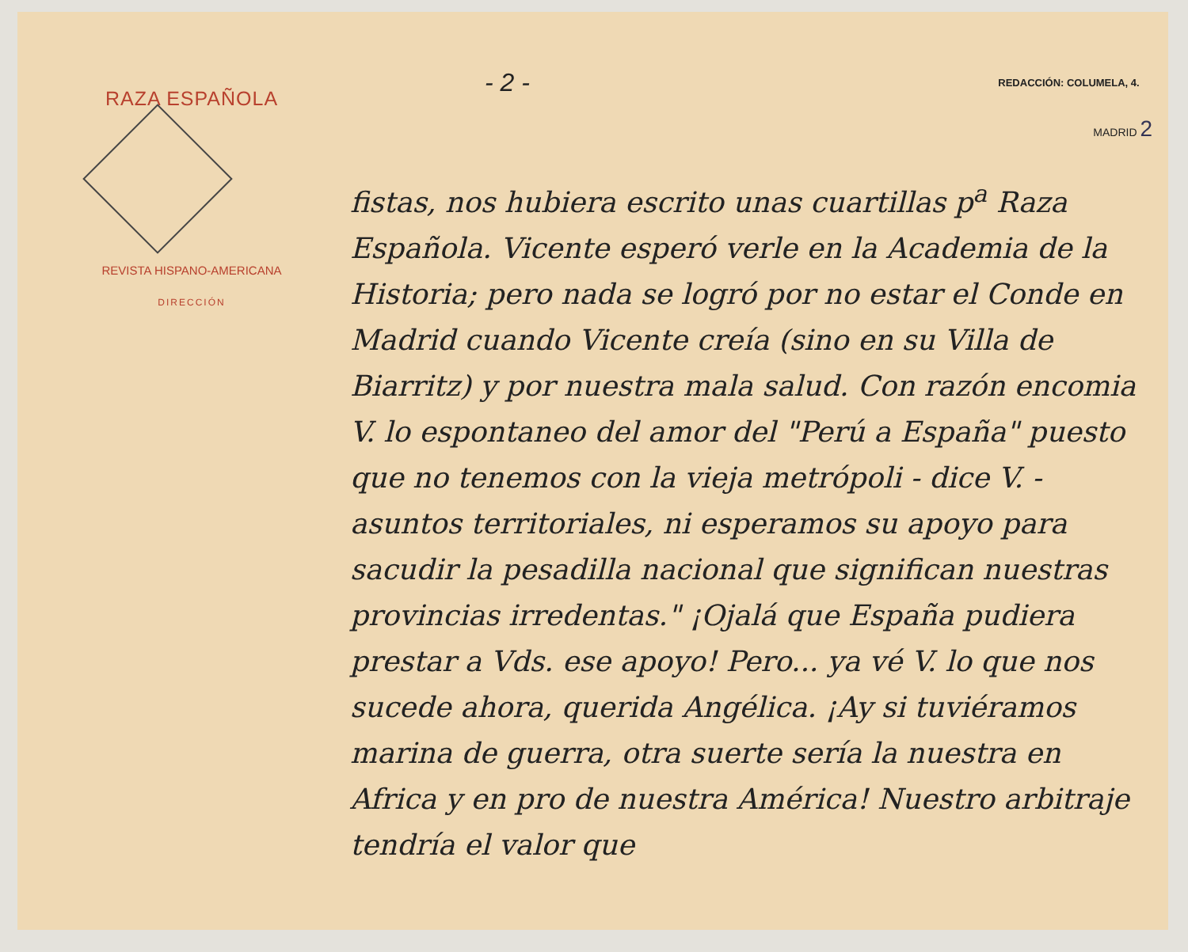RAZA ESPAÑOLA
REVISTA HISPANO-AMERICANA
DIRECCIÓN
- 2 - REDACCIÓN: COLUMELA, 4.
MADRID 2
fistas, nos hubiera escrito unas cuartillas p<sup>a</sup> Raza Española. Vicente esperó verle en la Academia de la Historia; pero nada se logró por no estar el Conde en Madrid cuando Vicente creía (sino en su Villa de Biarritz) y por nuestra mala salud. Con razón encomia V. lo espontaneo del amor del "Perú a España" puesto que no tenemos con la vieja metrópoli - dice V. - asuntos territoriales, ni esperamos su apoyo para sacudir la pesadilla nacional que significan nuestras provincias irredentas." ¡Ojalá que España pudiera prestar a Vds. ese apoyo! Pero... ya vé V. lo que nos sucede ahora, querida Angélica. ¡Ay si tuviéramos marina de guerra, otra suerte sería la nuestra en Africa y en pro de nuestra América! Nuestro arbitraje tendría el valor que